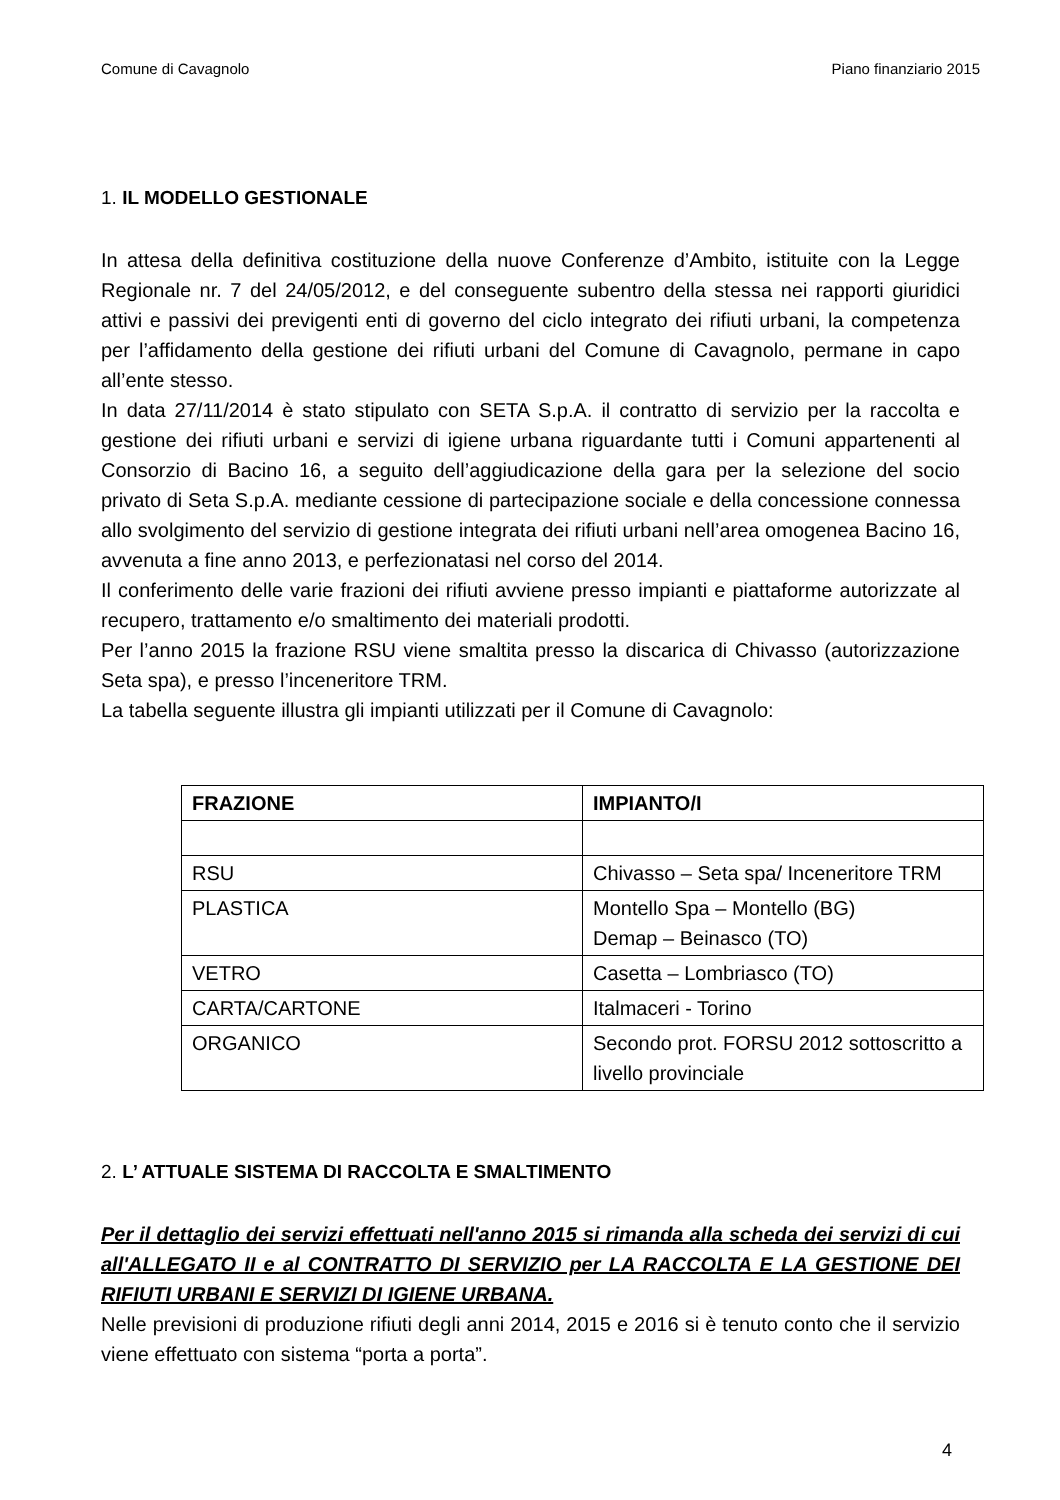Comune di Cavagnolo Piano finanziario 2015
1. IL MODELLO GESTIONALE
In attesa della definitiva costituzione della nuove Conferenze d’Ambito, istituite con la Legge Regionale nr. 7 del 24/05/2012, e del conseguente subentro della stessa nei rapporti giuridici attivi e passivi dei previgenti enti di governo del ciclo integrato dei rifiuti urbani, la competenza per l’affidamento della gestione dei rifiuti urbani del Comune di Cavagnolo, permane in capo all’ente stesso.
In data 27/11/2014 è stato stipulato con SETA S.p.A. il contratto di servizio per la raccolta e gestione dei rifiuti urbani e servizi di igiene urbana riguardante tutti i Comuni appartenenti al Consorzio di Bacino 16, a seguito dell’aggiudicazione della gara per la selezione del socio privato di Seta S.p.A. mediante cessione di partecipazione sociale e della concessione connessa allo svolgimento del servizio di gestione integrata dei rifiuti urbani nell’area omogenea Bacino 16, avvenuta a fine anno 2013, e perfezionatasi nel corso del 2014.
Il conferimento delle varie frazioni dei rifiuti avviene presso impianti e piattaforme autorizzate al recupero, trattamento e/o smaltimento dei materiali prodotti.
Per l’anno 2015 la frazione RSU viene smaltita presso la discarica di Chivasso (autorizzazione Seta spa), e presso l’inceneritore TRM.
La tabella seguente illustra gli impianti utilizzati per il Comune di Cavagnolo:
| FRAZIONE | IMPIANTO/I |
| --- | --- |
| RSU | Chivasso – Seta spa/ Inceneritore TRM |
| PLASTICA | Montello Spa – Montello (BG) Demap – Beinasco (TO) |
| VETRO | Casetta – Lombriasco (TO) |
| CARTA/CARTONE | Italmaceri - Torino |
| ORGANICO | Secondo prot. FORSU 2012 sottoscritto a livello provinciale |
2. L’ ATTUALE SISTEMA DI RACCOLTA E SMALTIMENTO
Per il dettaglio dei servizi effettuati nell'anno 2015 si rimanda alla scheda dei servizi di cui all'ALLEGATO II e al CONTRATTO DI SERVIZIO per LA RACCOLTA E LA GESTIONE DEI RIFIUTI URBANI E SERVIZI DI IGIENE URBANA.
Nelle previsioni di produzione rifiuti degli anni 2014, 2015 e 2016 si è tenuto conto che il servizio viene effettuato con sistema “porta a porta”.
4